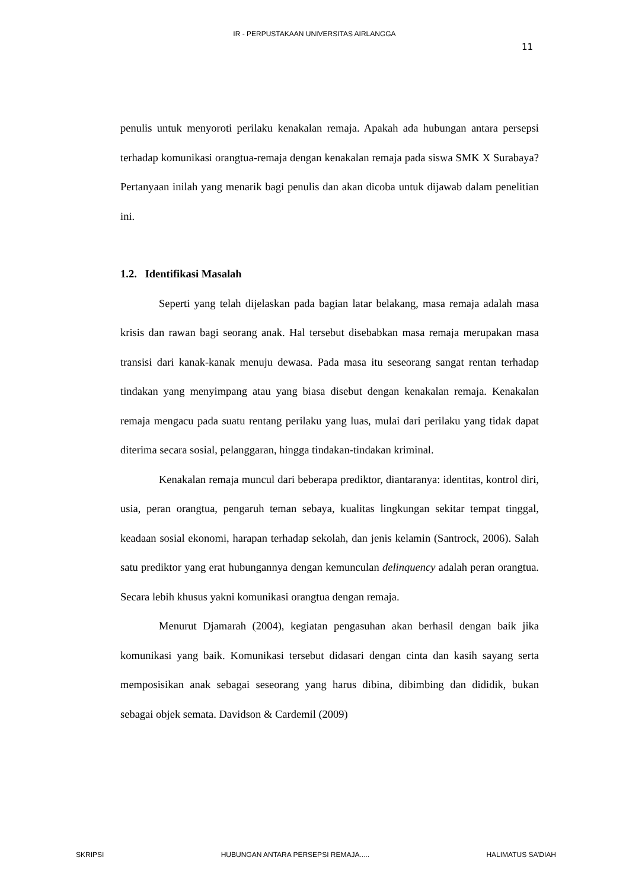IR - PERPUSTAKAAN UNIVERSITAS AIRLANGGA
11
penulis untuk menyoroti perilaku kenakalan remaja. Apakah ada hubungan antara persepsi terhadap komunikasi orangtua-remaja dengan kenakalan remaja pada siswa SMK X Surabaya? Pertanyaan inilah yang menarik bagi penulis dan akan dicoba untuk dijawab dalam penelitian ini.
1.2. Identifikasi Masalah
Seperti yang telah dijelaskan pada bagian latar belakang, masa remaja adalah masa krisis dan rawan bagi seorang anak. Hal tersebut disebabkan masa remaja merupakan masa transisi dari kanak-kanak menuju dewasa. Pada masa itu seseorang sangat rentan terhadap tindakan yang menyimpang atau yang biasa disebut dengan kenakalan remaja. Kenakalan remaja mengacu pada suatu rentang perilaku yang luas, mulai dari perilaku yang tidak dapat diterima secara sosial, pelanggaran, hingga tindakan-tindakan kriminal.
Kenakalan remaja muncul dari beberapa prediktor, diantaranya: identitas, kontrol diri, usia, peran orangtua, pengaruh teman sebaya, kualitas lingkungan sekitar tempat tinggal, keadaan sosial ekonomi, harapan terhadap sekolah, dan jenis kelamin (Santrock, 2006). Salah satu prediktor yang erat hubungannya dengan kemunculan delinquency adalah peran orangtua. Secara lebih khusus yakni komunikasi orangtua dengan remaja.
Menurut Djamarah (2004), kegiatan pengasuhan akan berhasil dengan baik jika komunikasi yang baik. Komunikasi tersebut didasari dengan cinta dan kasih sayang serta memposisikan anak sebagai seseorang yang harus dibina, dibimbing dan dididik, bukan sebagai objek semata. Davidson & Cardemil (2009)
SKRIPSI HUBUNGAN ANTARA PERSEPSI REMAJA..... HALIMATUS SA’DIAH